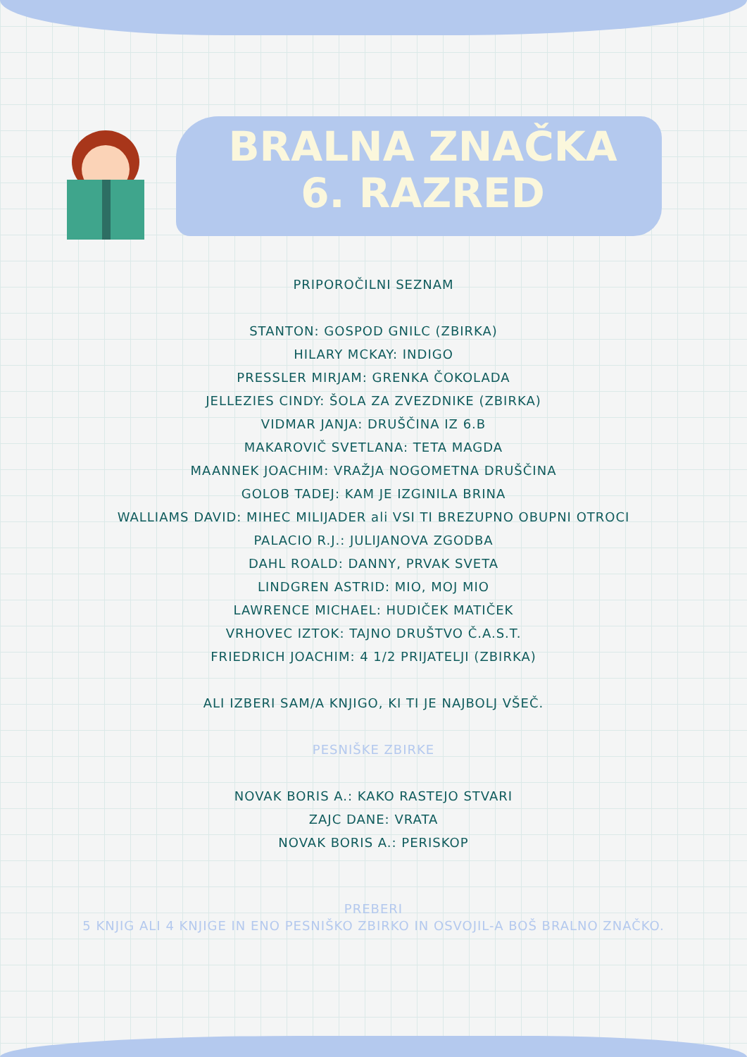BRALNA ZNAČKA
6. RAZRED
PRIPOROČILNI SEZNAM
STANTON: GOSPOD GNILC (ZBIRKA)
HILARY MCKAY: INDIGO
PRESSLER MIRJAM: GRENKA ČOKOLADA
JELLEZIES CINDY: ŠOLA ZA ZVEZDNIKE (ZBIRKA)
VIDMAR JANJA: DRUŠČINA IZ 6.B
MAKAROVIČ SVETLANA: TETA MAGDA
MAANNEK JOACHIM: VRAŽJA NOGOMETNA DRUŠČINA
GOLOB TADEJ: KAM JE IZGINILA BRINA
WALLIAMS DAVID: MIHEC MILIJADER ali VSI TI BREZUPNO OBUPNI OTROCI
PALACIO R.J.: JULIJANOVA ZGODBA
DAHL ROALD: DANNY, PRVAK SVETA
LINDGREN ASTRID: MIO, MOJ MIO
LAWRENCE MICHAEL: HUDIČEK MATIČEK
VRHOVEC IZTOK: TAJNO DRUŠTVO Č.A.S.T.
FRIEDRICH JOACHIM: 4 1/2 PRIJATELJI (ZBIRKA)
ALI IZBERI SAM/A KNJIGO, KI TI JE NAJBOLJ VŠEČ.
PESNIŠKE ZBIRKE
NOVAK BORIS A.: KAKO RASTEJO STVARI
ZAJC DANE: VRATA
NOVAK BORIS A.: PERISKOP
PREBERI
5 KNJIG ALI 4 KNJIGE IN ENO PESNIŠKO ZBIRKO IN OSVOJIL-A BOŠ BRALNO ZNAČKO.